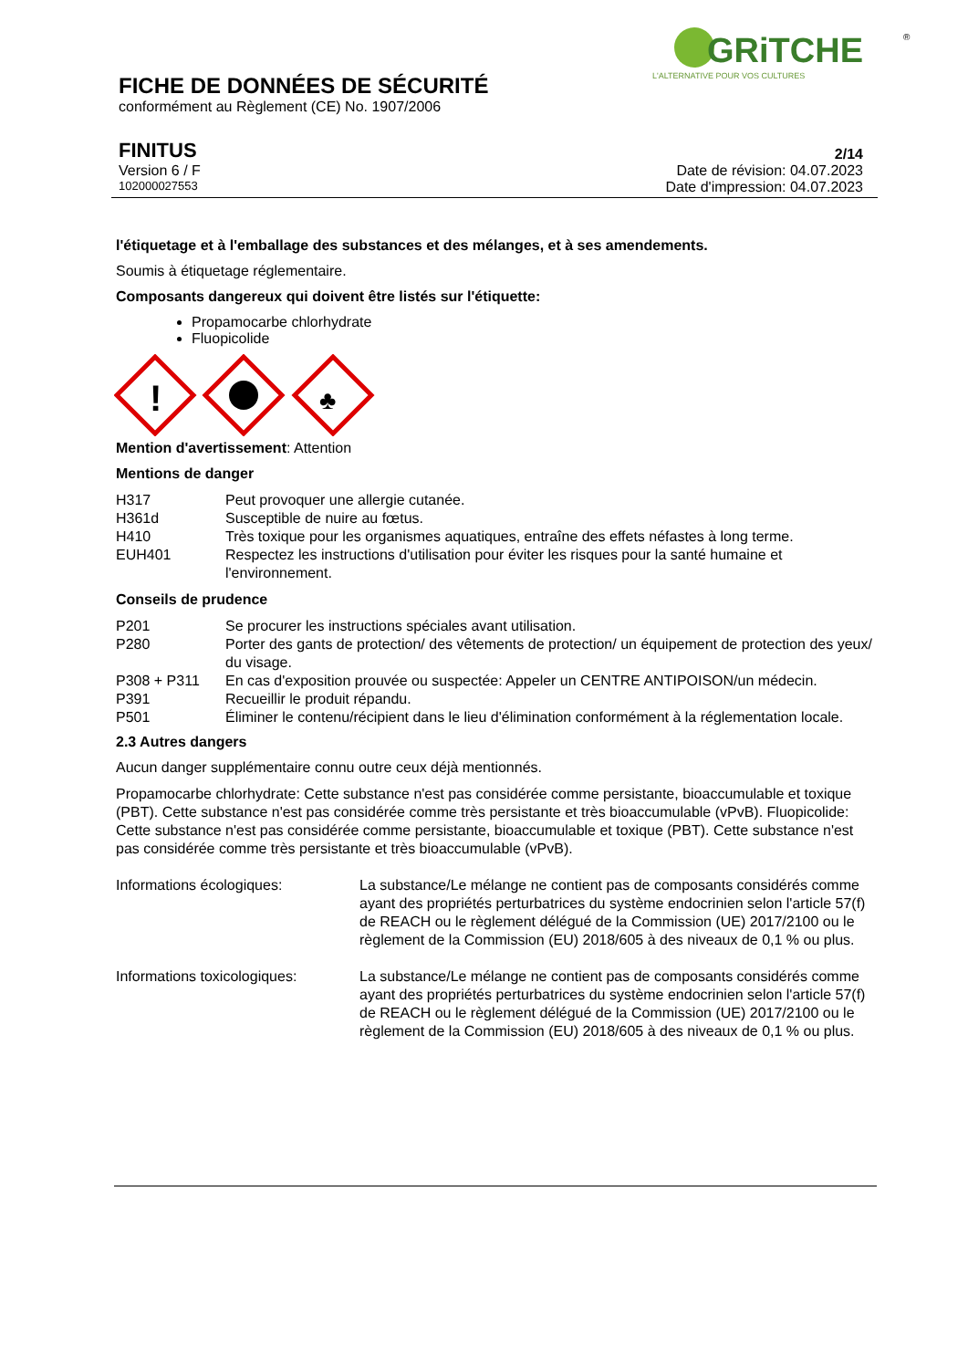GRiTCHE
®
L'ALTERNATIVE POUR VOS CULTURES
FICHE DE DONNÉES DE SÉCURITÉ
conformément au Règlement (CE) No. 1907/2006
FINITUS
Version 6 / F
102000027553
2/14
Date de révision: 04.07.2023
Date d'impression: 04.07.2023
l'étiquetage et à l'emballage des substances et des mélanges, et à ses amendements.
Soumis à étiquetage réglementaire.
Composants dangereux qui doivent être listés sur l'étiquette:
Propamocarbe chlorhydrate
Fluopicolide
!
♣
Mention d'avertissement: Attention
Mentions de danger
| H317 | Peut provoquer une allergie cutanée. |
| H361d | Susceptible de nuire au fœtus. |
| H410 | Très toxique pour les organismes aquatiques, entraîne des effets néfastes à long terme. |
| EUH401 | Respectez les instructions d'utilisation pour éviter les risques pour la santé humaine et l'environnement. |
Conseils de prudence
| P201 | Se procurer les instructions spéciales avant utilisation. |
| P280 | Porter des gants de protection/ des vêtements de protection/ un équipement de protection des yeux/ du visage. |
| P308 + P311 | En cas d'exposition prouvée ou suspectée: Appeler un CENTRE ANTIPOISON/un médecin. |
| P391 | Recueillir le produit répandu. |
| P501 | Éliminer le contenu/récipient dans le lieu d'élimination conformément à la réglementation locale. |
2.3 Autres dangers
Aucun danger supplémentaire connu outre ceux déjà mentionnés.
Propamocarbe chlorhydrate: Cette substance n'est pas considérée comme persistante, bioaccumulable et toxique (PBT). Cette substance n'est pas considérée comme très persistante et très bioaccumulable (vPvB). Fluopicolide: Cette substance n'est pas considérée comme persistante, bioaccumulable et toxique (PBT). Cette substance n'est pas considérée comme très persistante et très bioaccumulable (vPvB).
| Informations écologiques: | La substance/Le mélange ne contient pas de composants considérés comme ayant des propriétés perturbatrices du système endocrinien selon l'article 57(f) de REACH ou le règlement délégué de la Commission (UE) 2017/2100 ou le règlement de la Commission (EU) 2018/605 à des niveaux de 0,1 % ou plus. |
| Informations toxicologiques: | La substance/Le mélange ne contient pas de composants considérés comme ayant des propriétés perturbatrices du système endocrinien selon l'article 57(f) de REACH ou le règlement délégué de la Commission (UE) 2017/2100 ou le règlement de la Commission (EU) 2018/605 à des niveaux de 0,1 % ou plus. |